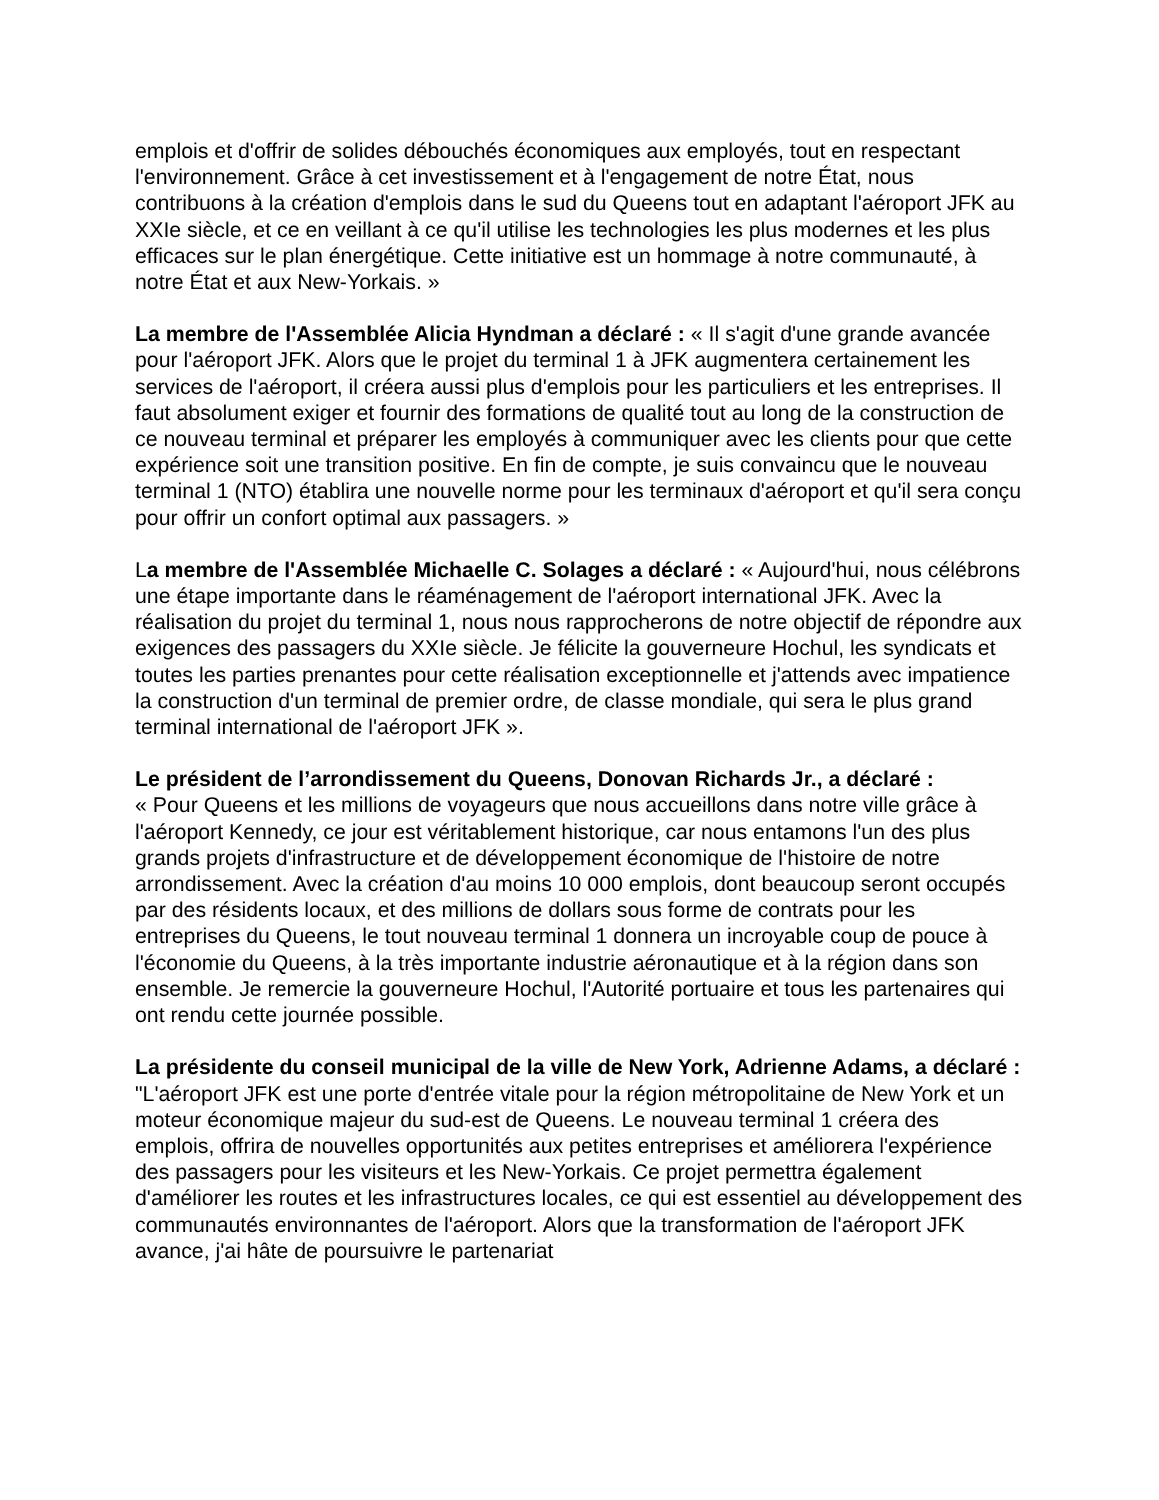emplois et d'offrir de solides débouchés économiques aux employés, tout en respectant l'environnement. Grâce à cet investissement et à l'engagement de notre État, nous contribuons à la création d'emplois dans le sud du Queens tout en adaptant l'aéroport JFK au XXIe siècle, et ce en veillant à ce qu'il utilise les technologies les plus modernes et les plus efficaces sur le plan énergétique. Cette initiative est un hommage à notre communauté, à notre État et aux New-Yorkais. »
La membre de l'Assemblée Alicia Hyndman a déclaré : « Il s'agit d'une grande avancée pour l'aéroport JFK. Alors que le projet du terminal 1 à JFK augmentera certainement les services de l'aéroport, il créera aussi plus d'emplois pour les particuliers et les entreprises. Il faut absolument exiger et fournir des formations de qualité tout au long de la construction de ce nouveau terminal et préparer les employés à communiquer avec les clients pour que cette expérience soit une transition positive. En fin de compte, je suis convaincu que le nouveau terminal 1 (NTO) établira une nouvelle norme pour les terminaux d'aéroport et qu'il sera conçu pour offrir un confort optimal aux passagers. »
La membre de l'Assemblée Michaelle C. Solages a déclaré : « Aujourd'hui, nous célébrons une étape importante dans le réaménagement de l'aéroport international JFK. Avec la réalisation du projet du terminal 1, nous nous rapprocherons de notre objectif de répondre aux exigences des passagers du XXIe siècle. Je félicite la gouverneure Hochul, les syndicats et toutes les parties prenantes pour cette réalisation exceptionnelle et j'attends avec impatience la construction d'un terminal de premier ordre, de classe mondiale, qui sera le plus grand terminal international de l'aéroport JFK ».
Le président de l’arrondissement du Queens, Donovan Richards Jr., a déclaré :
« Pour Queens et les millions de voyageurs que nous accueillons dans notre ville grâce à l'aéroport Kennedy, ce jour est véritablement historique, car nous entamons l'un des plus grands projets d'infrastructure et de développement économique de l'histoire de notre arrondissement. Avec la création d'au moins 10 000 emplois, dont beaucoup seront occupés par des résidents locaux, et des millions de dollars sous forme de contrats pour les entreprises du Queens, le tout nouveau terminal 1 donnera un incroyable coup de pouce à l'économie du Queens, à la très importante industrie aéronautique et à la région dans son ensemble. Je remercie la gouverneure Hochul, l'Autorité portuaire et tous les partenaires qui ont rendu cette journée possible.
La présidente du conseil municipal de la ville de New York, Adrienne Adams, a déclaré : "L'aéroport JFK est une porte d'entrée vitale pour la région métropolitaine de New York et un moteur économique majeur du sud-est de Queens. Le nouveau terminal 1 créera des emplois, offrira de nouvelles opportunités aux petites entreprises et améliorera l'expérience des passagers pour les visiteurs et les New-Yorkais. Ce projet permettra également d'améliorer les routes et les infrastructures locales, ce qui est essentiel au développement des communautés environnantes de l'aéroport. Alors que la transformation de l'aéroport JFK avance, j'ai hâte de poursuivre le partenariat